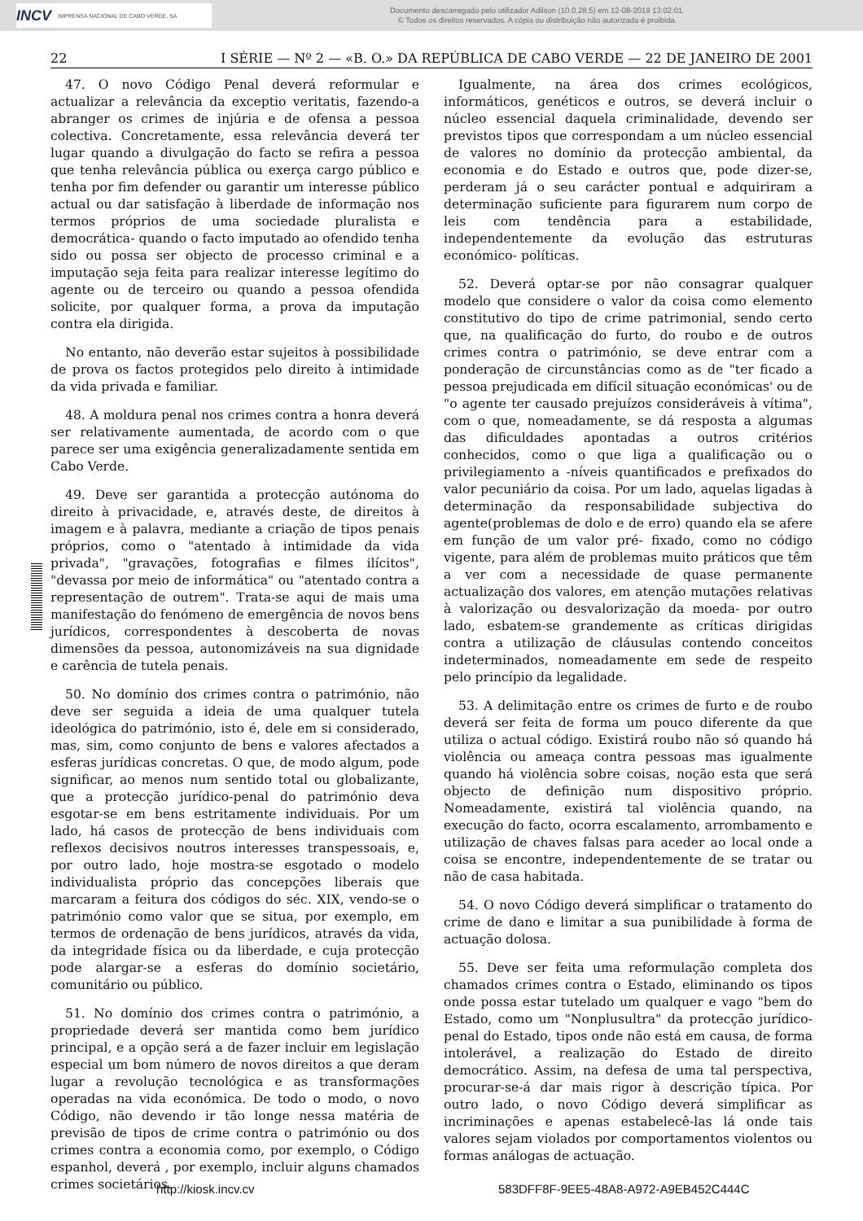INCV IMPRENSA NACIONAL DE CABO VERDE, SA
Documento descarregado pelo utilizador Adilson (10.0.28.5) em 12-08-2019 13:02:01.
© Todos os direitos reservados. A cópia ou distribuição não autorizada é proibida.
22 I SÉRIE — Nº 2 — «B. O.» DA REPÚBLICA DE CABO VERDE — 22 DE JANEIRO DE 2001
47. O novo Código Penal deverá reformular e actualizar a relevância da exceptio veritatis, fazendo-a abranger os crimes de injúria e de ofensa a pessoa colectiva. Concretamente, essa relevância deverá ter lugar quando a divulgação do facto se refira a pessoa que tenha relevância pública ou exerça cargo público e tenha por fim defender ou garantir um interesse público actual ou dar satisfação à liberdade de informação nos termos próprios de uma sociedade pluralista e democrática- quando o facto imputado ao ofendido tenha sido ou possa ser objecto de processo criminal e a imputação seja feita para realizar interesse legítimo do agente ou de terceiro ou quando a pessoa ofendida solicite, por qualquer forma, a prova da imputação contra ela dirigida.
No entanto, não deverão estar sujeitos à possibilidade de prova os factos protegidos pelo direito à intimidade da vida privada e familiar.
48. A moldura penal nos crimes contra a honra deverá ser relativamente aumentada, de acordo com o que parece ser uma exigência generalizadamente sentida em Cabo Verde.
49. Deve ser garantida a protecção autónoma do direito à privacidade, e, através deste, de direitos à imagem e à palavra, mediante a criação de tipos penais próprios, como o "atentado à intimidade da vida privada", "gravações, fotografias e filmes ilícitos", "devassa por meio de informática" ou "atentado contra a representação de outrem". Trata-se aqui de mais uma manifestação do fenómeno de emergência de novos bens jurídicos, correspondentes à descoberta de novas dimensões da pessoa, autonomizáveis na sua dignidade e carência de tutela penais.
50. No domínio dos crimes contra o património, não deve ser seguida a ideia de uma qualquer tutela ideológica do património, isto é, dele em si considerado, mas, sim, como conjunto de bens e valores afectados a esferas jurídicas concretas. O que, de modo algum, pode significar, ao menos num sentido total ou globalizante, que a protecção jurídico-penal do património deva esgotar-se em bens estritamente individuais. Por um lado, há casos de protecção de bens individuais com reflexos decisivos noutros interesses transpessoais, e, por outro lado, hoje mostra-se esgotado o modelo individualista próprio das concepções liberais que marcaram a feitura dos códigos do séc. XIX, vendo-se o património como valor que se situa, por exemplo, em termos de ordenação de bens jurídicos, através da vida, da integridade física ou da liberdade, e cuja protecção pode alargar-se a esferas do domínio societário, comunitário ou público.
51. No domínio dos crimes contra o património, a propriedade deverá ser mantida como bem jurídico principal, e a opção será a de fazer incluir em legislação especial um bom número de novos direitos a que deram lugar a revolução tecnológica e as transformações operadas na vida económica. De todo o modo, o novo Código, não devendo ir tão longe nessa matéria de previsão de tipos de crime contra o património ou dos crimes contra a economia como, por exemplo, o Código espanhol, deverá , por exemplo, incluir alguns chamados crimes societários.
Igualmente, na área dos crimes ecológicos, informáticos, genéticos e outros, se deverá incluir o núcleo essencial daquela criminalidade, devendo ser previstos tipos que correspondam a um núcleo essencial de valores no domínio da protecção ambiental, da economia e do Estado e outros que, pode dizer-se, perderam já o seu carácter pontual e adquiriram a determinação suficiente para figurarem num corpo de leis com tendência para a estabilidade, independentemente da evolução das estruturas económico- políticas.
52. Deverá optar-se por não consagrar qualquer modelo que considere o valor da coisa como elemento constitutivo do tipo de crime patrimonial, sendo certo que, na qualificação do furto, do roubo e de outros crimes contra o património, se deve entrar com a ponderação de circunstâncias como as de "ter ficado a pessoa prejudicada em difícil situação económicas' ou de "o agente ter causado prejuízos consideráveis à vítima", com o que, nomeadamente, se dá resposta a algumas das dificuldades apontadas a outros critérios conhecidos, como o que liga a qualificação ou o privilegiamento a -níveis quantificados e prefixados do valor pecuniário da coisa. Por um lado, aquelas ligadas à determinação da responsabilidade subjectiva do agente(problemas de dolo e de erro) quando ela se afere em função de um valor pré- fixado, como no código vigente, para além de problemas muito práticos que têm a ver com a necessidade de quase permanente actualização dos valores, em atenção mutações relativas à valorização ou desvalorização da moeda- por outro lado, esbatem-se grandemente as críticas dirigidas contra a utilização de cláusulas contendo conceitos indeterminados, nomeadamente em sede de respeito pelo princípio da legalidade.
53. A delimitação entre os crimes de furto e de roubo deverá ser feita de forma um pouco diferente da que utiliza o actual código. Existirá roubo não só quando há violência ou ameaça contra pessoas mas igualmente quando há violência sobre coisas, noção esta que será objecto de definição num dispositivo próprio. Nomeadamente, existirá tal violência quando, na execução do facto, ocorra escalamento, arrombamento e utilização de chaves falsas para aceder ao local onde a coisa se encontre, independentemente de se tratar ou não de casa habitada.
54. O novo Código deverá simplificar o tratamento do crime de dano e limitar a sua punibilidade à forma de actuação dolosa.
55. Deve ser feita uma reformulação completa dos chamados crimes contra o Estado, eliminando os tipos onde possa estar tutelado um qualquer e vago "bem do Estado, como um "Nonplusultra" da protecção jurídico-penal do Estado, tipos onde não está em causa, de forma intolerável, a realização do Estado de direito democrático. Assim, na defesa de uma tal perspectiva, procurar-se-á dar mais rigor à descrição típica. Por outro lado, o novo Código deverá simplificar as incriminações e apenas estabelecê-las lá onde tais valores sejam violados por comportamentos violentos ou formas análogas de actuação.
http://kiosk.incv.cv 583DFF8F-9EE5-48A8-A972-A9EB452C444C